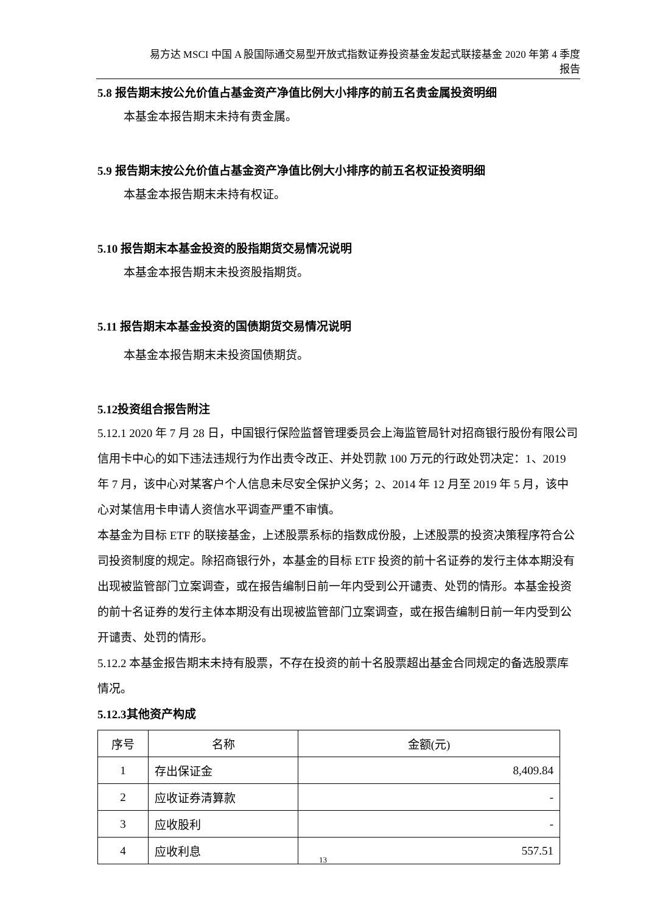易方达 MSCI 中国 A 股国际通交易型开放式指数证券投资基金发起式联接基金 2020 年第 4 季度
报告
5.8 报告期末按公允价值占基金资产净值比例大小排序的前五名贵金属投资明细
本基金本报告期末未持有贵金属。
5.9 报告期末按公允价值占基金资产净值比例大小排序的前五名权证投资明细
本基金本报告期末未持有权证。
5.10 报告期末本基金投资的股指期货交易情况说明
本基金本报告期末未投资股指期货。
5.11 报告期末本基金投资的国债期货交易情况说明
本基金本报告期末未投资国债期货。
5.12投资组合报告附注
5.12.1 2020 年 7 月 28 日，中国银行保险监督管理委员会上海监管局针对招商银行股份有限公司信用卡中心的如下违法违规行为作出责令改正、并处罚款 100 万元的行政处罚决定：1、2019 年 7 月，该中心对某客户个人信息未尽安全保护义务；2、2014 年 12 月至 2019 年 5 月，该中心对某信用卡申请人资信水平调查严重不审慎。
本基金为目标 ETF 的联接基金，上述股票系标的指数成份股，上述股票的投资决策程序符合公司投资制度的规定。除招商银行外，本基金的目标 ETF 投资的前十名证券的发行主体本期没有出现被监管部门立案调查，或在报告编制日前一年内受到公开谴责、处罚的情形。本基金投资的前十名证券的发行主体本期没有出现被监管部门立案调查，或在报告编制日前一年内受到公开谴责、处罚的情形。
5.12.2 本基金报告期末未持有股票，不存在投资的前十名股票超出基金合同规定的备选股票库情况。
5.12.3其他资产构成
| 序号 | 名称 | 金额(元) |
| 1 | 存出保证金 | 8,409.84 |
| 2 | 应收证券清算款 | - |
| 3 | 应收股利 | - |
| 4 | 应收利息 | 557.51 |
13